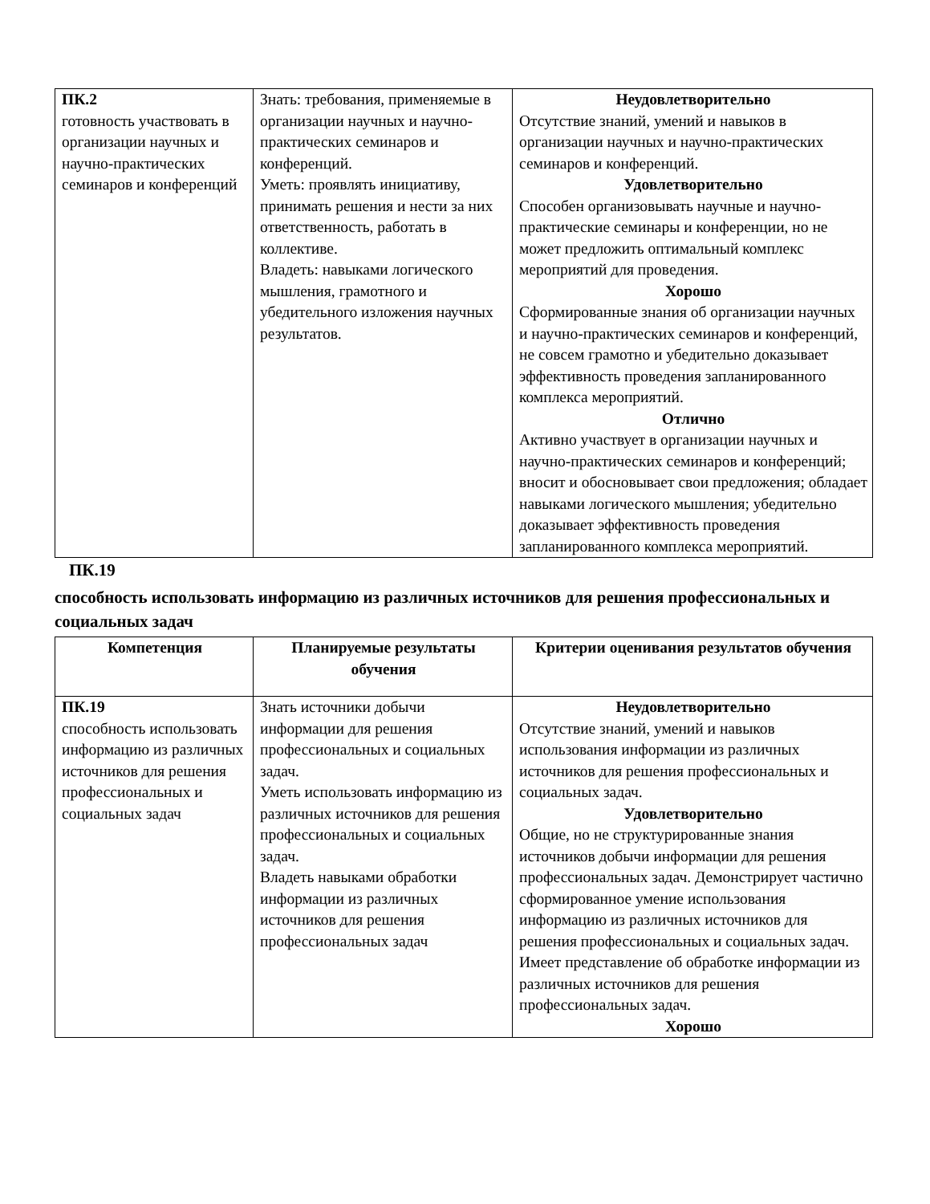| ПК.2 готовность участвовать в организации научных и научно-практических семинаров и конференций | Знать: требования, применяемые в организации научных и научно-практических семинаров и конференций. Уметь: проявлять инициативу, принимать решения и нести за них ответственность, работать в коллективе. Владеть: навыками логического мышления, грамотного и убедительного изложения научных результатов. | Неудовлетворительно Отсутствие знаний, умений и навыков в организации научных и научно-практических семинаров и конференций. Удовлетворительно Способен организовывать научные и научно-практические семинары и конференции, но не может предложить оптимальный комплекс мероприятий для проведения. Хорошо Сформированные знания об организации научных и научно-практических семинаров и конференций, не совсем грамотно и убедительно доказывает эффективность проведения запланированного комплекса мероприятий. Отлично Активно участвует в организации научных и научно-практических семинаров и конференций; вносит и обосновывает свои предложения; обладает навыками логического мышления; убедительно доказывает эффективность проведения запланированного комплекса мероприятий. |
ПК.19
способность использовать информацию из различных источников для решения профессиональных и социальных задач
| Компетенция | Планируемые результаты обучения | Критерии оценивания результатов обучения |
| --- | --- | --- |
| ПК.19 способность использовать информацию из различных источников для решения профессиональных и социальных задач | Знать источники добычи информации для решения профессиональных и социальных задач. Уметь использовать информацию из различных источников для решения профессиональных и социальных задач. Владеть навыками обработки информации из различных источников для решения профессиональных задач | Неудовлетворительно Отсутствие знаний, умений и навыков использования информации из различных источников для решения профессиональных и социальных задач. Удовлетворительно Общие, но не структурированные знания источников добычи информации для решения профессиональных задач. Демонстрирует частично сформированное умение использования информацию из различных источников для решения профессиональных и социальных задач. Имеет представление об обработке информации из различных источников для решения профессиональных задач. Хорошо |